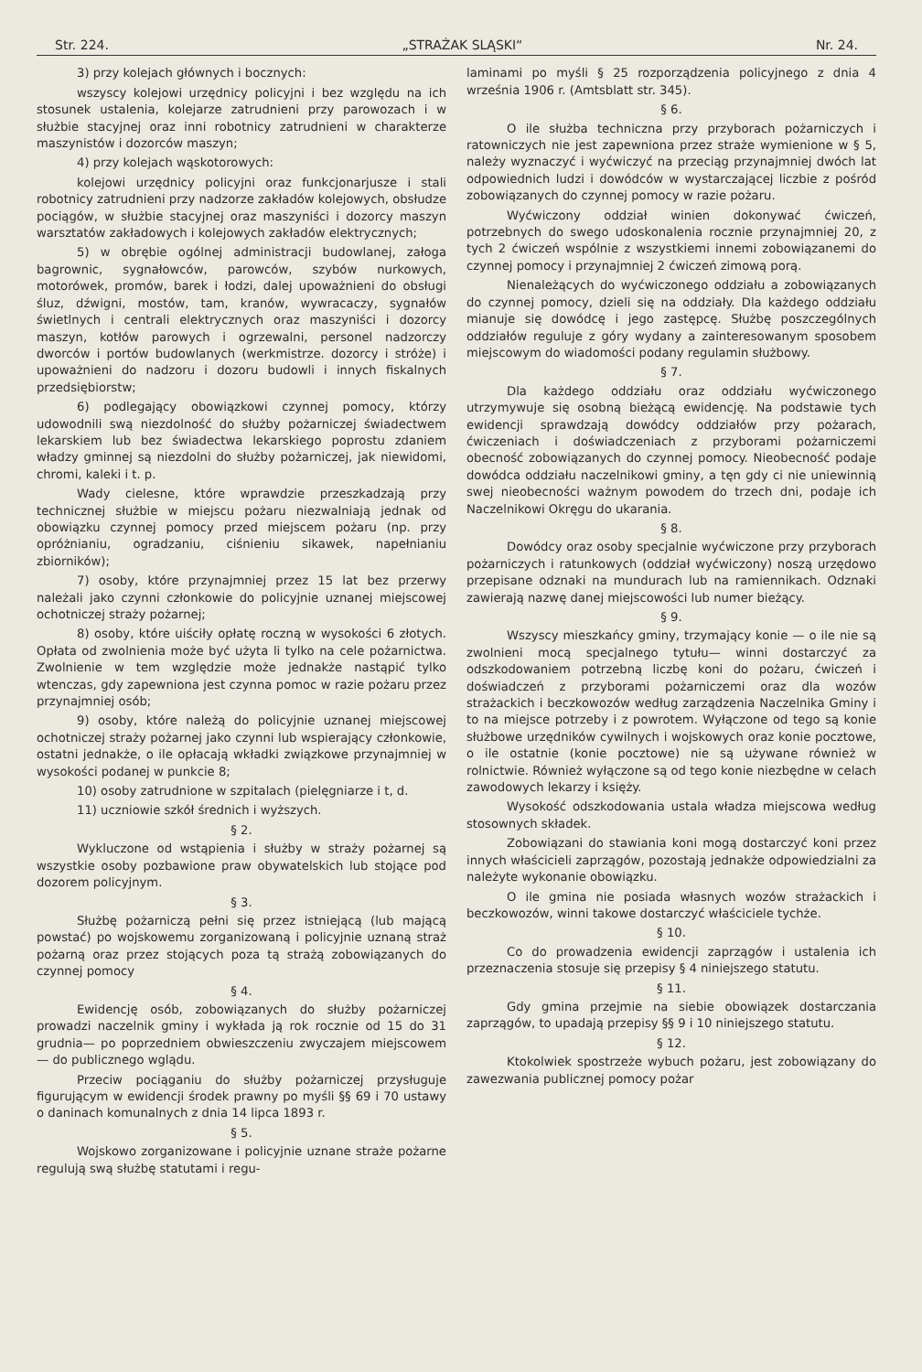Str. 224. „STRAŻAK SLĄSKI“Nr. 24.
3) przy kolejach głównych i bocznych:
wszyscy kolejowi urzędnicy policyjni i bez względu na ich stosunek ustalenia, kolejarze zatrudnieni przy parowozach i w służbie stacyjnej oraz inni robotnicy zatrudnieni w charakterze maszynistów i dozorców maszyn;
4) przy kolejach wąskotorowych:
kolejowi urzędnicy policyjni oraz funkcjonarjusze i stali robotnicy zatrudnieni przy nadzorze zakładów kolejowych, obsłudze pociągów, w służbie stacyjnej oraz maszyniści i dozorcy maszyn warsztatów zakładowych i kolejowych zakładów elektrycznych;
5) w obrębie ogólnej administracji budowlanej, załoga bagrownic, sygnałowców, parowców, szybów nurkowych, motorówek, promów, barek i łodzi, dalej upoważnieni do obsługi śluz, dźwigni, mostów, tam, kranów, wywracaczy, sygnałów świetlnych i centrali elektrycznych oraz maszyniści i dozorcy maszyn, kotłów parowych i ogrzewalni, personel nadzorczy dworców i portów budowlanych (werkmistrze. dozorcy i stróże) i upoważnieni do nadzoru i dozoru budowli i innych fiskalnych przedsiębiorstw;
6) podlegający obowiązkowi czynnej pomocy, którzy udowodnili swą niezdolność do służby pożarniczej świadectwem lekarskiem lub bez świadectwa lekarskiego poprostu zdaniem władzy gminnej są niezdolni do służby pożarniczej, jak niewidomi, chromi, kaleki i t. p.
Wady cielesne, które wprawdzie przeszkadzają przy technicznej służbie w miejscu pożaru niezwalniają jednak od obowiązku czynnej pomocy przed miejscem pożaru (np. przy opróżnianiu, ogradzaniu, ciśnieniu sikawek, napełnianiu zbiorników);
7) osoby, które przynajmniej przez 15 lat bez przerwy należali jako czynni członkowie do policyjnie uznanej miejscowej ochotniczej straży pożarnej;
8) osoby, które uiściły opłatę roczną w wysokości 6 złotych. Opłata od zwolnienia może być użyta li tylko na cele pożarnictwa. Zwolnienie w tem względzie może jednakże nastąpić tylko wtenczas, gdy zapewniona jest czynna pomoc w razie pożaru przez przynajmniej osób;
9) osoby, które należą do policyjnie uznanej miejscowej ochotniczej straży pożarnej jako czynni lub wspierający członkowie, ostatni jednakże, o ile opłacają wkładki związkowe przynajmniej w wysokości podanej w punkcie 8;
10) osoby zatrudnione w szpitalach (pielęgniarze i t, d.
11) uczniowie szkół średnich i wyższych.
§ 2.
Wykluczone od wstąpienia i służby w straży pożarnej są wszystkie osoby pozbawione praw obywatelskich lub stojące pod dozorem policyjnym.
§ 3.
Służbę pożarniczą pełni się przez istniejącą (lub mającą powstać) po wojskowemu zorganizowaną i policyjnie uznaną straż pożarną oraz przez stojących poza tą strażą zobowiązanych do czynnej pomocy
§ 4.
Ewidencję osób, zobowiązanych do służby pożarniczej prowadzi naczelnik gminy i wykłada ją rok rocznie od 15 do 31 grudnia— po poprzedniem obwieszczeniu zwyczajem miejscowem — do publicznego wglądu.
Przeciw pociąganiu do służby pożarniczej przysługuje figurującym w ewidencji środek prawny po myśli §§ 69 i 70 ustawy o daninach komunalnych z dnia 14 lipca 1893 r.
§ 5.
Wojskowo zorganizowane i policyjnie uznane straże pożarne regulują swą służbę statutami i regu-
laminami po myśli § 25 rozporządzenia policyjnego z dnia 4 września 1906 r. (Amtsblatt str. 345).
§ 6.
O ile służba techniczna przy przyborach pożarniczych i ratowniczych nie jest zapewniona przez straże wymienione w § 5, należy wyznaczyć i wyćwiczyć na przeciąg przynajmniej dwóch lat odpowiednich ludzi i dowódców w wystarczającej liczbie z pośród zobowiązanych do czynnej pomocy w razie pożaru.
Wyćwiczony oddział winien dokonywać ćwiczeń, potrzebnych do swego udoskonalenia rocznie przynajmniej 20, z tych 2 ćwiczeń wspólnie z wszystkiemi innemi zobowiązanemi do czynnej pomocy i przynajmniej 2 ćwiczeń zimową porą.
Nienależących do wyćwiczonego oddziału a zobowiązanych do czynnej pomocy, dzieli się na oddziały. Dla każdego oddziału mianuje się dowódcę i jego zastępcę. Służbę poszczególnych oddziałów reguluje z góry wydany a zainteresowanym sposobem miejscowym do wiadomości podany regulamin służbowy.
§ 7.
Dla każdego oddziału oraz oddziału wyćwiczonego utrzymywuje się osobną bieżącą ewidencję. Na podstawie tych ewidencji sprawdzają dowódcy oddziałów przy pożarach, ćwiczeniach i doświadczeniach z przyborami pożarniczemi obecność zobowiązanych do czynnej pomocy. Nieobecność podaje dowódca oddziału naczelnikowi gminy, a tęn gdy ci nie uniewinnią swej nieobecności ważnym powodem do trzech dni, podaje ich Naczelnikowi Okręgu do ukarania.
§ 8.
Dowódcy oraz osoby specjalnie wyćwiczone przy przyborach pożarniczych i ratunkowych (oddział wyćwiczony) noszą urzędowo przepisane odznaki na mundurach lub na ramiennikach. Odznaki zawierają nazwę danej miejscowości lub numer bieżący.
§ 9.
Wszyscy mieszkańcy gminy, trzymający konie — o ile nie są zwolnieni mocą specjalnego tytułu— winni dostarczyć za odszkodowaniem potrzebną liczbę koni do pożaru, ćwiczeń i doświadczeń z przyborami pożarniczemi oraz dla wozów strażackich i beczkowozów według zarządzenia Naczelnika Gminy i to na miejsce potrzeby i z powrotem. Wyłączone od tego są konie służbowe urzędników cywilnych i wojskowych oraz konie pocztowe, o ile ostatnie (konie pocztowe) nie są używane również w rolnictwie. Również wyłączone są od tego konie niezbędne w celach zawodowych lekarzy i księży.
Wysokość odszkodowania ustala władza miejscowa według stosownych składek.
Zobowiązani do stawiania koni mogą dostarczyć koni przez innych właścicieli zaprzągów, pozostają jednakże odpowiedzialni za należyte wykonanie obowiązku.
O ile gmina nie posiada własnych wozów strażackich i beczkowozów, winni takowe dostarczyć właściciele tychże.
§ 10.
Co do prowadzenia ewidencji zaprzągów i ustalenia ich przeznaczenia stosuje się przepisy § 4 niniejszego statutu.
§ 11.
Gdy gmina przejmie na siebie obowiązek dostarczania zaprzągów, to upadają przepisy §§ 9 i 10 niniejszego statutu.
§ 12.
Ktokolwiek spostrzeże wybuch pożaru, jest zobowiązany do zawezwania publicznej pomocy pożar